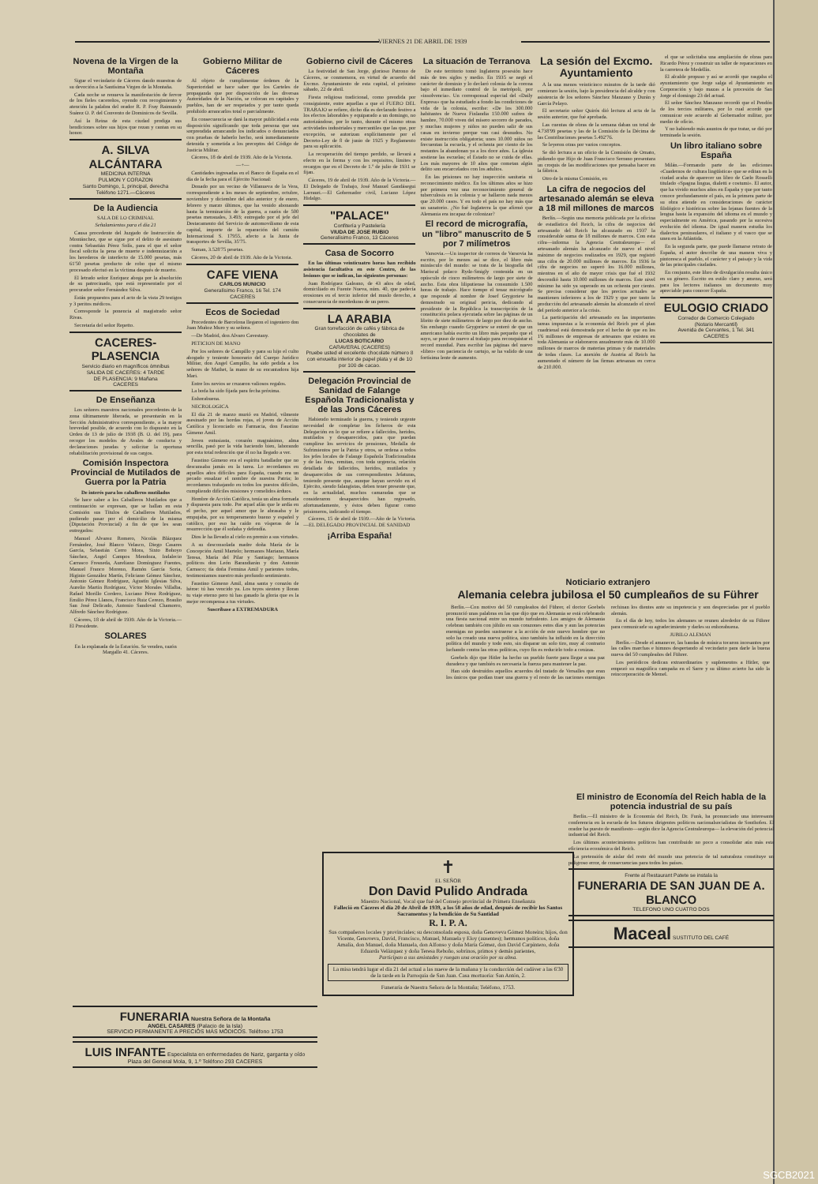VIERNES 21 DE ABRIL DE 1939
Novena de la Virgen de la Montaña
Sigue el vecindario de Cáceres dando muestras de su devoción a la Santísima Virgen de la Montaña.
Cada noche se renueva la manifestación de fervor de los fieles cacereños, oyendo con recogimiento y atención la palabra del orador R. P. Fray Raimundo Suárez O. P. del Convento de Dominicos de Sevilla.
Así la Reina de esta ciudad prodiga sus bendiciones sobre sus hijos que rezan y cantan en su honor.
A. SILVA ALCÁNTARA
MEDICINA INTERNA
PULMON Y CORAZON
Santo Domingo, 1, principal, derecha
Teléfono 1271.—Cáceres
De la Audiencia
SALA DE LO CRIMINAL
Señalamientos para el día 21
Causa procedente del Juzgado de Instrucción de Montánchez, que se sigue por el delito de asesinato contra Sebastián Pérez Solís, para el que el señor fiscal solicita la pena de muerte e indemnización a los herederos de interfecto de 15.000 pesetas, más 61'50 pesetas producto de robo que el mismo procesado efectuó en la víctima después de muerto.
El letrado señor Enríquez aboga por la absolución de su patrocinado, que está representado por el procurador señor Fernández Silva.
Están propuestos para el acto de la vista 29 testigos y 3 peritos médicos.
Corresponde la ponencia al magistrado señor Rivas.
Secretaría del señor Repetto.
CACERES-PLASENCIA
Servicio diario en magníficos ómnibus
SALIDA DE CACERES: 4 TARDE
DE PLASENCIA: 9 Mañana
CACERES
De Enseñanza
Los señores maestros nacionales procedentes de la zona últimamente liberada, se presentarán en la Sección Administrativa correspondiente, a la mayor brevedad posible, de acuerdo con lo dispuesto en la Orden de 13 de julio de 1938 (B. O. del 19), para recoger los modelos de Avales de conducta y declaraciones juradas y solicitar la oportuna rehabilitación provisional de sus cargos.
Comisión Inspectora Provincial de Mutilados de Guerra por la Patria
De interés para los caballeros mutilados
Se hace saber a los Caballeros Mutilados que a continuación se expresan, que se hallan en esta Comisión sus Títulos de Caballeros Mutilados, pudiendo pasar por el domicilio de la misma (Diputación Provincial) a fin de que les sean entregados:
Manuel Alvarez Romero, Nicolás Blázquez Fernández, José Blanco Velasco, Diego Casares García, Sebastián Cerro Mora, Sixto Bohoyo Sánchez, Angel Campos Mendoza, Indalecio Carrasco Fresneda, Aureliano Domínguez Fuentes, Manuel Franco Moreno, Ramón García Soria, Higinio González Martín, Feliciano Gómez Sánchez, Antonio Gómez Rodríguez, Agustín Iglesias Silva, Aurelio Martín Rodríguez, Víctor Morales Villalba, Rafael Morillo Cordero, Luciano Pérez Rodríguez, Emilio Pérez Llanos, Francisco Ruiz Cerezo, Braulio San José Delicado, Antonio Sandoval Chamorro, Alfredo Sánchez Rodríguez.
Cáceres, 18 de abril de 1939. Año de la Victoria.—El Presidente.
SOLARES
En la explanada de la Estación. Se venden, razón Margallo 41. Cáceres.
Gobierno Militar de Cáceres
Al objeto de cumplimentar órdenes de la Superioridad se hace saber que los Carteles de propaganda que por disposición de las diversas Autoridades de la Nación, se colocan en capitales y pueblos, han de ser respetados y por tanto queda prohibido arrancarlos total o parcialmente.
En consecuencia se dará la mayor publicidad a esta disposición significando que toda persona que sea sorprendida arrancando los indicados o denunciados con pruebas de haberlo hecho, será inmediatamente detenida y sometida a los preceptos del Código de Justicia Militar.
Cáceres, 18 de abril de 1939. Año de la Victoria.
—+—
Cantidades ingresadas en el Banco de España en el día de la fecha para el Ejército Nacional:
Donado por un vecino de Villanueva de la Vera, correspondiente a los meses de septiembre, octubre, noviembre y diciembre del año anterior y de enero, febrero y marzo últimos, que ha venido abonando hasta la terminación de la guerra, a razón de 500 pesetas mensuales, 3.493; entregado por el jefe del Destacamento del Servicio de automovilismo de esta capital, importe de la reparación del camión Internacional S. 17955, afecto a la Junta de transportes de Sevilla, 35'75.
Suman, 3.528'75 pesetas.
Cáceres, 20 de abril de 1939. Año de la Victoria.
CAFE VIENA
CARLOS MUNICIO
Generalísimo Franco, 16 Tel. 174
CACERES
Ecos de Sociedad
Procedentes de Barcelona llegaron el ingeniero don Juan Muñoz Muro y su señora.
—De Madrid, don Alvaro Cavestany.
PETICION DE MANO
Por los señores de Campillo y para su hijo el culto abogado y teniente honorario del Cuerpo Jurídico Militar, don Angel Campillo, ha sido pedida a los señores de Mathet, la mano de su encantadora hija Mari.
Entre los novios se cruzaron valiosos regalos.
La boda ha sido fijada para fecha próxima.
Enhorabuena.
NECROLOGICA
El día 21 de marzo murió en Madrid, vilmente asesinado por las hordas rojas, el joven de Acción Católica y licenciado en Farmacia, don Faustino Gimeno Amil.
Joven entusiasta, corazón magnánimo, alma sencilla, pasó por la vida haciendo bien, laborando por esta total redención que él no ha llegado a ver.
Faustino Gimeno era el espíritu batallador que no descansaba jamás en la tarea. Lo recordamos en aquellos años difíciles para España, cuando era un pecado ensalzar el nombre de nuestra Patria; lo recordamos trabajando en todos los puestos difíciles, cumpliendo difíciles misiones y comelidos árduos.
Hombre de Acción Católica, tenía un alma formada y dispuesta para todo. Por aquel afán que le ardía en el pecho, por aquel amor que le abrasaba y le empujaba, por su temperamento bueno y español y católico, por eso ha caído en vísperas de la resurrección que él soñaba y defendía.
Dios le ha llevado al cielo en premio a sus virtudes.
A su desconsolada madre doña María de la Concepción Amil Martelo; hermanos Mariano, María Teresa, María del Pilar y Santiago; hermanos políticos don León Barandiarán y don Antonio Carrasco; tía doña Fermina Amil y parientes todos, testimoniamos nuestro más profundo sentimiento.
Faustino Gimeno Amil, alma santa y corazón de héroe: tú has vencido ya. Los tuyos sienten y lloran tu viaje eterno pero tú has ganado la gloria que es la mejor recompensa a tus virtudes.
Suscríbase a EXTREMADURA
Gobierno civil de Cáceres
La festividad de San Jorge, glorioso Patrono de Cáceres, se conmemora, en virtud de acuerdo del Excmo. Ayuntamiento de esta capital, el próximo sábado, 22 de abril.
Fiesta religiosa tradicional, como prendida por consiguiente, entre aquellas a que el FUERO DEL TRABAJO se refiere, dicho día es declarado festivo a los efectos laborables y equiparado a un domingo, no autorizándose, por lo tanto, durante el mismo otras actividades industriales y mercantiles que las que, por excepción, se autorizan explícitamente por el Decreto-Ley de 8 de junio de 1925 y Reglamento para su aplicación.
La recuperación del tiempo perdido, se llevará a efecto en la forma y con los requisitos, límites y recargos que en el Decreto de 1.º de julio de 1931 se fijan.
Cáceres, 19 de abril de 1939. Año de la Victoria.—El Delegado de Trabajo, José Manuel Gandásegui Larrauri.—El Gobernador civil, Luciano López Hidalgo.
"PALACE"
Confitería y Pastelería
VIUDA DE JOSE RUBIO
Generalísimo Franco, 13 Cáceres
Casa de Socorro
En las últimas veinticuatro horas han recibido asistencia facultativa en este Centro, de las lesiones que se indican, las siguientes personas:
Juan Rodríguez Galeano, de 43 años de edad, domiciliado en Fuente Nueva, núm. 40, que padecía erosiones en el tercio inferior del muslo derecho, a consecuencia de mordeduras de un perro.
LA ARABIA
Gran torrefacción de cafés y fábrica de chocolates de
LUCAS BOTICARIO
CARAVERAL (CACERES)
Pruebe usted el excelente chocolate número 8 con envuelta interior de papel plata y el de 10 por 100 de cacao.
Delegación Provincial de Sanidad de Falange Española Tradicionalista y de las Jons Cáceres
Habiendo terminado la guerra, y teniendo urgente necesidad de completar los ficheros de esta Delegación en lo que se refiere a fallecidos, heridos, mutilados y desaparecidos, para que puedan cumplirse los servicios de pensiones, Medalla de Sufrimientos por la Patria y otros, se ordena a todos los jefes locales de Falange Española Tradicionalista y de las Jons, remitan, con toda urgencia, relación detallada de fallecidos, heridos, mutilados y desaparecidos de sus correspondientes Jefaturas, teniendo presente que, aunque hayan servido en el Ejército, siendo falangistas, deben tener presente que, en la actualidad, muchos camaradas que se consideraron desaparecidos han regresado, afortunadamente, y éstos deben figurar como prisioneros, indicando el tiempo.
Cáceres, 15 de abril de 1939.—Año de la Victoria.—EL DELEGADO PROVINCIAL DE SANIDAD
¡Arriba España!
La situación de Terranova
De este territorio tomó Inglaterra posesión hace más de tres siglos y medio. En 1935 se negó el carácter de dominio y lo declaró colonia de la corona bajo el inmediato control de la metrópoli, por «insolvencia». Un corresponsal especial del «Daily Express» que ha estudiado a fondo las condiciones de vida de la colonia, escribe: «De los 300.000 habitantes de Nueva Finlandia 150.000 sufren de hambre, 70.000 viven del mísero socorro de parados, y muchas mujeres y niños no pueden salir de sus casas en invierno porque van casi desnudos. No existe instrucción obligatoria; unos 10.000 niños no frecuentan la escuela, y el ochenta por ciento de los restantes la abandonan ya a los doce años. La iglesia sostiene las escuelas; el Estado no se cuida de ellas. Los más mayores de 10 años que cometan algún delito son encarcelados con los adultos.
En las prisiones no hay inspección sanitaria ni reconocimiento médico. En los últimos años se hizo por primera vez una reconocimiento general de tuberculosis en la colonia y se hallaron nada menos que 20.000 casos. Y en todo el país no hay más que un sanatorio. ¿No fué Inglaterra la que afirmó que Alemania era incapaz de colonizar?
El record de micrografía, un "libro" manuscrito de 5 por 7 milímetros
Varsovia.—Un inspector de correos de Varsovia ha escrito, por lo menos así se dice, el libro más minúsculo del mundo: se trata de la biografía del Mariscal polaco Rydz-Smigly contenida en un opúsculo de cinco milímetros de largo por siete de ancho. Esta obra liliputiense ha consumido 1.500 horas de trabajo. Hace tiempo el tenaz micrógrafo que responde al nombre de Josef Grygoriew ha demostrado su original pericia, dedicando al presidente de la República la transcripción de la constitución polaca ejecutada sobre las páginas de un librito de siete milímetros de largo por diez de ancho. Sin embargo cuando Grygoriew se enteró de que un americano había escrito un libro más pequeño que el suyo, se puso de nuevo al trabajo para reconquistar el record mundial. Para escribir las páginas del nuevo «libro» con paciencia de cartujo, se ha valido de una fortísima lente de aumento.
La sesión del Excmo. Ayuntamiento
A la una menos veinticinco minutos de la tarde dió comienzo la sesión, bajo la presidencia del alcalde y con asistencia de los señores Sánchez Manzano y Durán y García Pelayo.
El secretario señor Quirós dió lectura al acta de la sesión anterior, que fué aprobada.
Las cuentas de obras de la semana daban un total de 4.738'99 pesetas y las de la Comisión de la Décima de las Contribuciones pesetas 5.492'76.
Se leyeron otras por varios conceptos.
Se dió lectura a un oficio de la Comisión de Ornato, pidiendo que Hijo de Juan Francisco Serrano presentara un croquis de las modificaciones que pensaba hacer en la fábrica.
Otro de la misma Comisión, en
La cifra de negocios del artesanado alemán se eleva a 18 mil millones de marcos
Berlín.—Según una memoria publicada por la oficina de estadística del Reich, la cifra de negocios del artesanado del Reich ha alcanzado en 1937 la considerable suma de 18 millones de marcos. Con esta cifra—informa la Agencia Centraleuropa— el artesanado alemán ha alcanzado de nuevo el nivel máximo de negocios realizados en 1929, que registró una cifra de 20.000 millones de marcos. En 1936 la cifra de negocios no superó los 16.000 millones, mientras en el año de mayor crisis que fué el 1932 descendió hasta 10.000 millones de marcos. Este nivel mínimo ha sido ya superado en un ochenta por ciento. Se precisa considerar que los precios actuales se mantienen inferiores a los de 1929 y que por tanto la producción del artesanado alemán ha alcanzado el nivel del período anterior a la crisis.
La participación del artesanado en las importantes tareas impuestas a la economía del Reich por el plan cuadrienal está demostrada por el hecho de que en los 1'6 millones de empresas de artesanos que existen en toda Alemania se elaboraron anualmente más de 10.000 millones de marcos de materias primas y de materiales de todas clases. La anexión de Austria al Reich ha aumentado el número de las firmas artesanas en cerca de 210.000.
el que se solicitaba una ampliación de obras para Ricardo Pérez y construir un taller de reparaciones en la carretera de Medellín.
El alcalde propuso y así se acordó que rasgaba el ayuntamiento que Jorge salga el Ayuntamiento en Corporación y bajo mazas a la procesión de San Jorge el domingo 23 del actual.
El señor Sánchez Manzano recordó que el Pendón de los tercios militares, por lo cual acordó que comunicar este acuerdo al Gobernador militar, por medio de oficio.
Y no habiendo más asuntos de que tratar, se dió por terminada la sesión.
Un libro italiano sobre España
Milán.—Formando parte de las ediciones «Cuadernos de cultura lingüística» que se editan en la ciudad acaba de aparecer un libro de Carlo Rosselli titulado «Spagna lingua, dialetti e costumi». El autor, que ha vivido muchos años en España y que por tanto conoce profundamente el país, en la primera parte de su obra atiende en consideraciones de carácter filológico e históricas sobre las lejanas fuentes de la lengua hasta la expansión del idioma en el mundo y especialmente en América, pasando por la sucesiva evolución del idioma. De igual manera estudia los dialectos peninsulares, el italiano y el vasco que se unen en la Atlántida.
En la segunda parte, que puede llamarse retrato de España, el autor describe de una manera viva y pintoresca el pueblo, el carácter y el paisaje y la vida de las principales ciudades.
En conjunto, este libro de divulgación resulta único en su género. Escrito en estilo claro y ameno, será para los lectores italianos un documento muy apreciable para conocer España.
EULOGIO CRIADO
Corredor de Comercio Colegiado
(Notario Mercantil)
Avenida de Cervantes, 1 Tel. 341
CACERES
Noticiario extranjero
Alemania celebra jubilosa el 50 cumpleaños de su Führer
Berlín.—Con motivo del 50 cumpleaños del Führer, el doctor Goebels pronunció unas palabras en las que dijo que en Alemania se está celebrando una fiesta nacional entre un mundo turbulento. Los amigos de Alemania celebran también con júbilo en sus corazones estos días y aun las potencias enemigas no pueden sustraerse a la acción de este nuevo hombre que no solo ha creado una nueva política, sino también ha influido en la dirección política del mundo y todo esto, sin disparar un solo tiro, muy al contrario luchando contra las otras políticas, cuyo fin es reducirlo todo a cenizas.
Goebels dijo que Hitler ha hecho un pueblo fuerte para llegar a una paz duradera y que también es necesaria la fuerza para mantener la paz.
Han sido destruídos aquellos acuerdos del tratado de Versalles que eran los únicos que podían traer una guerra y el resto de las naciones enemigas rechinan los dientes ante su impotencia y son despreciadas por el pueblo alemán.
En el día de hoy, todos los alemanes se reunen alrededor de su Führer para comunicarle su agradecimiento y darles su enhorabuena.
JUBILO ALEMAN
Berlín.—Desde el amanecer, las bandas de música tocaron incesantes por las calles marchas e himnos despertando al vecindario para darle la buena nueva del 50 cumpleaños del Führer.
Los periódicos dedican extraordinarios y suplementos a Hitler, que empezó su magnífica campaña en el Sarre y su último acierto ha sido la reincorporación de Memel.
✝
EL SEÑOR
Don David Pulido Andrada
Maestro Nacional, Vocal que fué del Consejo provincial de Primera Enseñanza
Falleció en Cáceres el día 20 de Abril de 1939, a los 58 años de edad, después de recibir los Santos Sacramentos y la bendición de Su Santidad
R. I. P. A.
Sus compañeros locales y provinciales; su desconsolada esposa, doña Genoveva Gómez Moreira; hijos, don Vicente, Genoveva, David, Francisco, Manuel, Manuela y Eloy (ausentes); hermanos políticos, doña Amalia, don Manuel, doña Manuela, don Alfonso y doña María Gómez, don David Carpintero, doña Eduarda Velázquez y doña Teresa Reboño, sobrinos, primos y demás parientes,
Participan a sus amistades y ruegan una oración por su alma.
La misa tendrá lugar el día 21 del actual a las nueve de la mañana y la conducción del cadáver a las 6'30 de la tarde en la Parroquia de San Juan. Casa mortuoria: San Antón, 2.
Funeraria de Nuestra Señora de la Montaña; Teléfono, 1753.
El ministro de Economía del Reich habla de la potencia industrial de su país
Berlín.—El ministro de la Economía del Reich, Dr. Funk, ha pronunciado una interesante conferencia en la escuela de los futuros dirigentes políticos nacionalsocialistas de Sonthofen. El orador ha puesto de manifiesto—según dice la Agencia Centraleuropa— la elevación del potencial industrial del Reich.
Los últimos acontecimientos políticos han contribuido no poco a consolidar aún más esta eficiencia económica del Reich.
La pretensión de aislar del resto del mundo una potencia de tal naturaleza constituye un peligroso error, de consecuencias para todos los países.
Frente al Restaurant Patete se instala la
FUNERARIA DE SAN JUAN DE A. BLANCO
TELEFONO UNO CUATRO DOS
Maceal SUSTITUTO DEL CAFÉ
FUNERARIA Nuestra Señora de la Montaña
ANGEL CASARES (Palacio de la Isla)
SERVICIO PERMANENTE A PRECIOS MÁS MÓDICOS. Teléfono 1753
LUIS INFANTE Especialista en enfermedades de Nariz, garganta y oído
Plaza del General Mola, 9, 1.º Teléfono 293 CACERES
SGCB2021